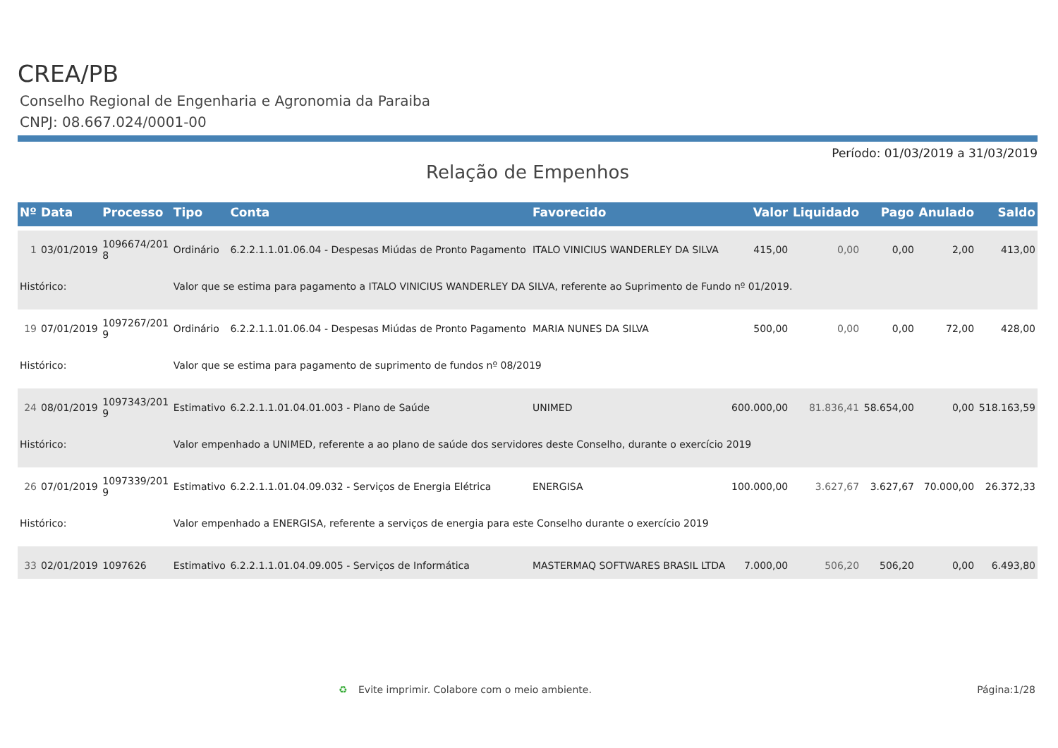CREA/PB
Conselho Regional de Engenharia e Agronomia da Paraiba
CNPJ: 08.667.024/0001-00
Período: 01/03/2019 a 31/03/2019
Relação de Empenhos
| Nº | Data | Processo | Tipo | Conta | Favorecido | Valor | Liquidado | Pago | Anulado | Saldo |
| --- | --- | --- | --- | --- | --- | --- | --- | --- | --- | --- |
| 1 | 03/01/2019 | 1096674/201 8 | Ordinário | 6.2.2.1.1.01.06.04 - Despesas Miúdas de Pronto Pagamento | ITALO VINICIUS WANDERLEY DA SILVA | 415,00 | 0,00 | 0,00 | 2,00 | 413,00 |
| Histórico: | | | Valor que se estima para pagamento a ITALO VINICIUS WANDERLEY DA SILVA, referente ao Suprimento de Fundo nº 01/2019. | | | | | | | |
| 19 | 07/01/2019 | 1097267/201 9 | Ordinário | 6.2.2.1.1.01.06.04 - Despesas Miúdas de Pronto Pagamento | MARIA NUNES DA SILVA | 500,00 | 0,00 | 0,00 | 72,00 | 428,00 |
| Histórico: | | | Valor que se estima para pagamento de suprimento de fundos nº 08/2019 | | | | | | | |
| 24 | 08/01/2019 | 1097343/201 9 | Estimativo | 6.2.2.1.1.01.04.01.003 - Plano de Saúde | UNIMED | 600.000,00 | 81.836,41 | 58.654,00 | 0,00 | 518.163,59 |
| Histórico: | | | Valor empenhado a UNIMED, referente a ao plano de saúde dos servidores deste Conselho, durante o exercício 2019 | | | | | | | |
| 26 | 07/01/2019 | 1097339/201 9 | Estimativo | 6.2.2.1.1.01.04.09.032 - Serviços de Energia Elétrica | ENERGISA | 100.000,00 | 3.627,67 | 3.627,67 | 70.000,00 | 26.372,33 |
| Histórico: | | | Valor empenhado a ENERGISA, referente a serviços de energia para este Conselho durante o exercício 2019 | | | | | | | |
| 33 | 02/01/2019 | 1097626 | Estimativo | 6.2.2.1.1.01.04.09.005 - Serviços de Informática | MASTERMAQ SOFTWARES BRASIL LTDA | 7.000,00 | 506,20 | 506,20 | 0,00 | 6.493,80 |
♻ Evite imprimir. Colabore com o meio ambiente. Página:1/28